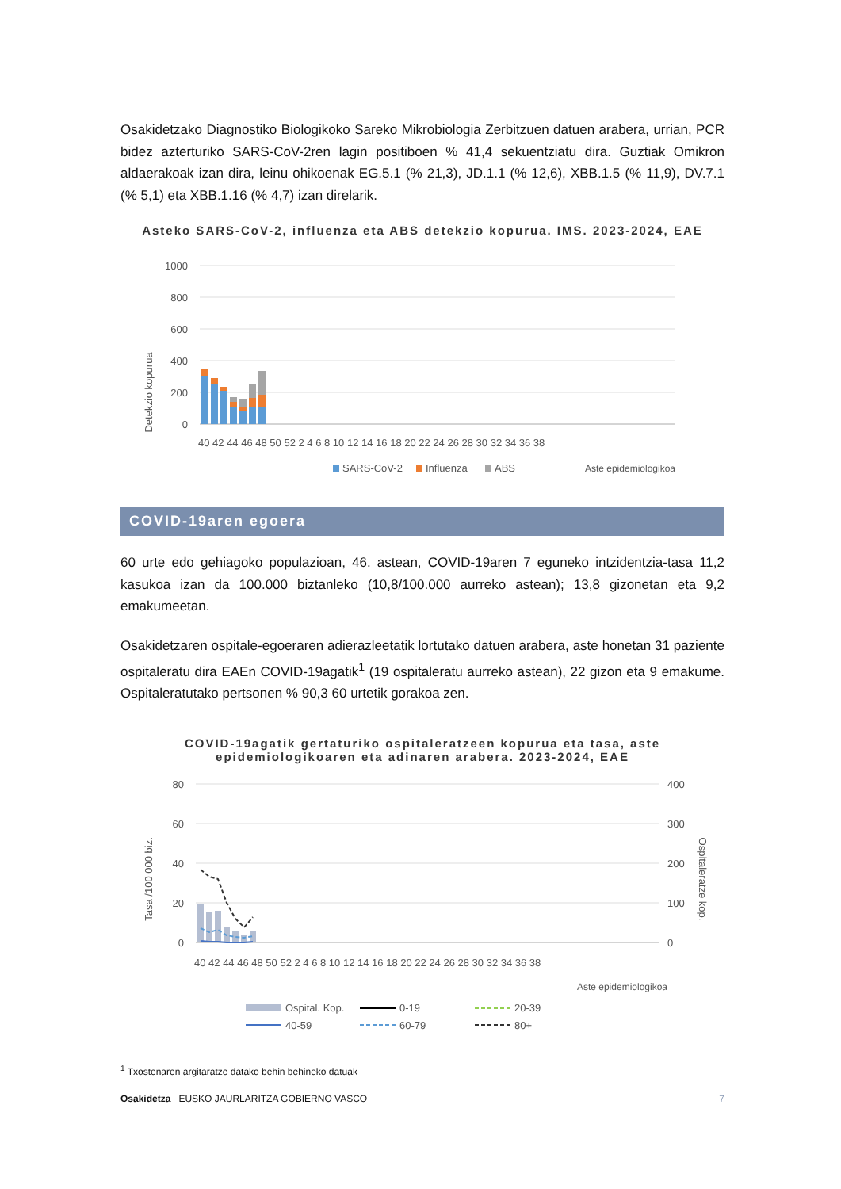Osakidetzako Diagnostiko Biologikoko Sareko Mikrobiologia Zerbitzuen datuen arabera, urrian, PCR bidez azterturiko SARS-CoV-2ren lagin positiboen % 41,4 sekuentziatu dira. Guztiak Omikron aldaerakoak izan dira, leinu ohikoenak EG.5.1 (% 21,3), JD.1.1 (% 12,6), XBB.1.5 (% 11,9), DV.7.1 (% 5,1) eta XBB.1.16 (% 4,7) izan direlarik.
Asteko SARS-CoV-2, influenza eta ABS detekzio kopurua. IMS. 2023-2024, EAE
Detekzio kopurua
1000
800
600
400
200
0
40 42 44 46 48 50 52 2 4 6 8 10 12 14 16 18 20 22 24 26 28 30 32 34 36 38
Aste epidemiologikoa
SARS-CoV-2
Influenza
ABS
COVID-19aren egoera
60 urte edo gehiagoko populazioan, 46. astean, COVID-19aren 7 eguneko intzidentzia-tasa 11,2 kasukoa izan da 100.000 biztanleko (10,8/100.000 aurreko astean); 13,8 gizonetan eta 9,2 emakumeetan.
Osakidetzaren ospitale-egoeraren adierazleetatik lortutako datuen arabera, aste honetan 31 paziente ospitaleratu dira EAEn COVID-19agatik<sup>1</sup> (19 ospitaleratu aurreko astean), 22 gizon eta 9 emakume. Ospitaleratutako pertsonen % 90,3 60 urtetik gorakoa zen.
COVID-19agatik gertaturiko ospitaleratzeen kopurua eta tasa, aste epidemiologikoaren eta adinaren arabera. 2023-2024, EAE
Tasa /100 000 biz.
Ospitaleratze kop.
80
60
40
20
0
400
300
200
100
0
40 42 44 46 48 50 52 2 4 6 8 10 12 14 16 18 20 22 24 26 28 30 32 34 36 38
Aste epidemiologikoa
Ospital. Kop.
0-19
20-39
40-59
60-79
80+
<sup>1</sup> Txostenaren argitaratze datako behin behineko datuak
Osakidetza EUSKO JAURLARITZA GOBIERNO VASCO 7